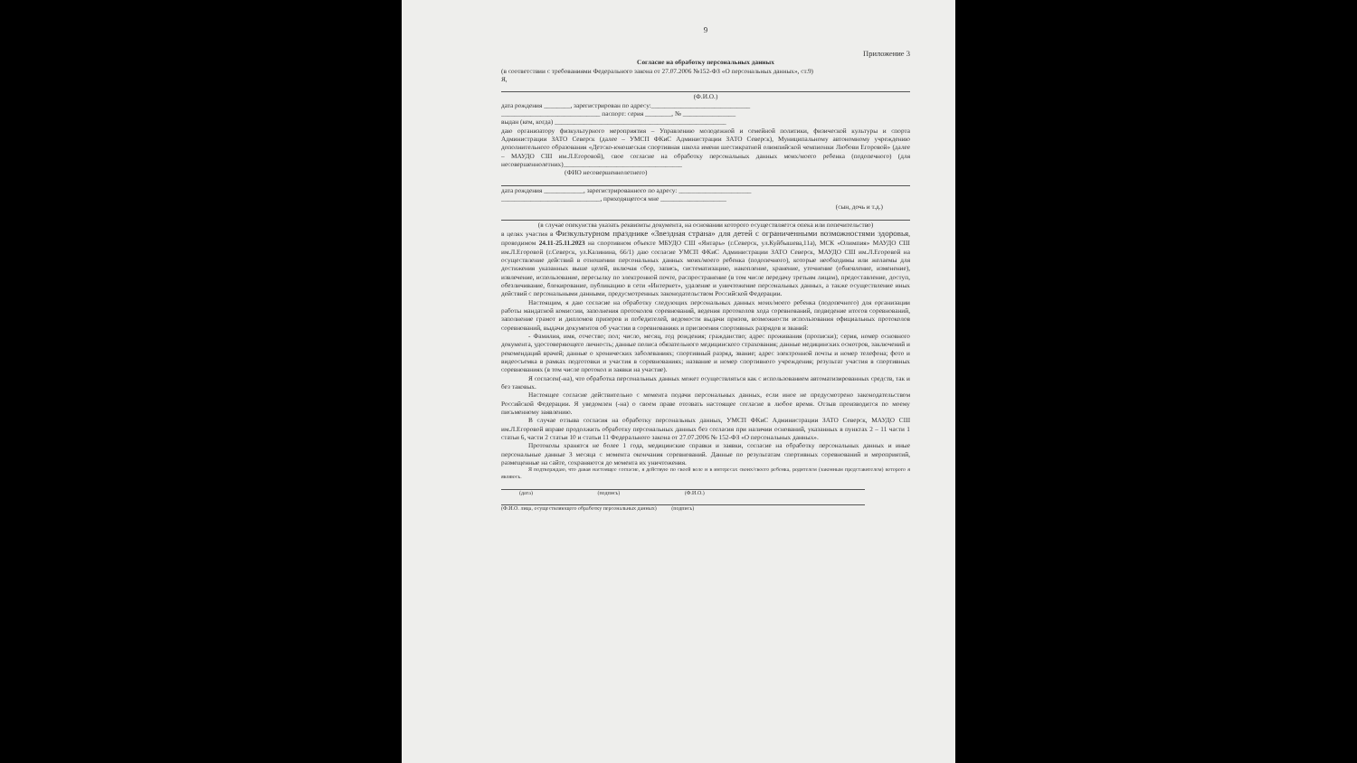9
Приложение 3
Согласие на обработку персональных данных
(в соответствии с требованиями Федерального закона от 27.07.2006 №152-ФЗ «О персональных данных», ст.9)
Я,
(Ф.И.О.)
дата рождения ________, зарегистрирован по адресу:______________________________
______________________________ паспорт: серия ________, № ________________
выдан (кем, когда) ____________________________________________________
даю организатору физкультурного мероприятия – Управлению молодежной и семейной политики, физической культуры и спорта Администрации ЗАТО Северск (далее – УМСП ФКиС Администрации ЗАТО Северск), Муниципальному автономному учреждению дополнительного образования «Детско-юношеская спортивная школа имени шестикратной олимпийской чемпионки Любови Егоровой» (далее – МАУДО СШ им.Л.Егоровой), свое согласие на обработку персональных данных моих/моего ребенка (подопечного) (для несовершеннолетних)____________________________________
(ФИО несовершеннолетнего)
дата рождения ____________, зарегистрированного по адресу: ______________________
______________________________, приходящегося мне ____________________
(сын, дочь и т.д.)
(в случае опекунства указать реквизиты документа, на основании которого осуществляется опека или попечительство)
в целях участия в Физкультурном празднике «Звездная страна» для детей с ограниченными возможностями здоровья, проводимом 24.11-25.11.2023 на спортивном объекте МБУДО СШ «Янтарь» (г.Северск, ул.Куйбышева,11а), МСК «Олимпия» МАУДО СШ им.Л.Егоровой (г.Северск, ул.Калинина, 66/1) даю согласие УМСП ФКиС Администрации ЗАТО Северск, МАУДО СШ им.Л.Егоровой на осуществление действий в отношении персональных данных моих/моего ребенка (подопечного), которые необходимы или желаемы для достижения указанных выше целей, включая сбор, запись, систематизацию, накопление, хранение, уточнение (обновление, изменение), извлечение, использование, пересылку по электронной почте, распространение (в том числе передачу третьим лицам), предоставление, доступ, обезличивание, блокирование, публикацию в сети «Интернет», удаление и уничтожение персональных данных, а также осуществление иных действий с персональными данными, предусмотренных законодательством Российской Федерации.
Настоящим, я даю согласие на обработку следующих персональных данных моих/моего ребенка (подопечного) для организации работы мандатной комиссии, заполнения протоколов соревнований, ведения протоколов хода соревнований, подведение итогов соревнований, заполнение грамот и дипломов призеров и победителей, ведомости выдачи призов, возможности использования официальных протоколов соревнований, выдачи документов об участии в соревнованиях и присвоения спортивных разрядов и званий:
- Фамилия, имя, отчество; пол; число, месяц, год рождения; гражданство; адрес проживания (прописки); серия, номер основного документа, удостоверяющего личность; данные полиса обязательного медицинского страхования; данные медицинских осмотров, заключений и рекомендаций врачей; данные о хронических заболеваниях; спортивный разряд, звание; адрес электронной почты и номер телефона; фото и видеосъемка в рамках подготовки и участия в соревнованиях; название и номер спортивного учреждения; результат участия в спортивных соревнованиях (в том числе протокол и заявки на участие).
Я согласен(-на), что обработка персональных данных может осуществляться как с использованием автоматизированных средств, так и без таковых.
Настоящее согласие действительно с момента подачи персональных данных, если иное не предусмотрено законодательством Российской Федерации. Я уведомлен (-на) о своем праве отозвать настоящее согласие в любое время. Отзыв производится по моему письменному заявлению.
В случае отзыва согласия на обработку персональных данных, УМСП ФКиС Администрации ЗАТО Северск, МАУДО СШ им.Л.Егоровой вправе продолжить обработку персональных данных без согласия при наличии оснований, указанных в пунктах 2 – 11 части 1 статьи 6, части 2 статьи 10 и статьи 11 Федерального закона от 27.07.2006 № 152-ФЗ «О персональных данных».
Протоколы хранятся не более 1 года, медицинские справки и заявки, согласие на обработку персональных данных и иные персональные данные 3 месяца с момента окончания соревнований. Данные по результатам спортивных соревнований и мероприятий, размещенные на сайте, сохраняются до момента их уничтожения.
Я подтверждаю, что давая настоящее согласие, я действую по своей воле и в интересах своих/своего ребенка, родителем (законным представителем) которого я являюсь.
(дата) (подпись) (Ф.И.О.)
(Ф.И.О. лица, осуществляющего обработку персональных данных) (подпись)